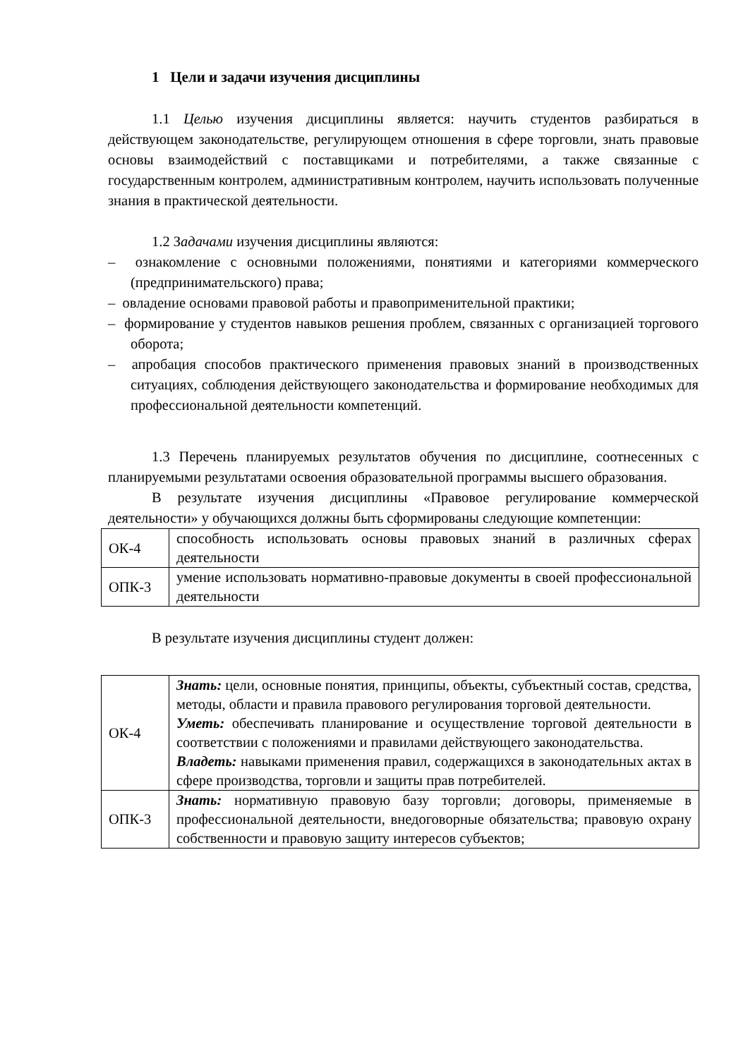1 Цели и задачи изучения дисциплины
1.1 Целью изучения дисциплины является: научить студентов разбираться в действующем законодательстве, регулирующем отношения в сфере торговли, знать правовые основы взаимодействий с поставщиками и потребителями, а также связанные с государственным контролем, административным контролем, научить использовать полученные знания в практической деятельности.
1.2 Задачами изучения дисциплины являются:
– ознакомление с основными положениями, понятиями и категориями коммерческого (предпринимательского) права;
– овладение основами правовой работы и правоприменительной практики;
– формирование у студентов навыков решения проблем, связанных с организацией торгового оборота;
– апробация способов практического применения правовых знаний в производственных ситуациях, соблюдения действующего законодательства и формирование необходимых для профессиональной деятельности компетенций.
1.3 Перечень планируемых результатов обучения по дисциплине, соотнесенных с планируемыми результатами освоения образовательной программы высшего образования.
В результате изучения дисциплины «Правовое регулирование коммерческой деятельности» у обучающихся должны быть сформированы следующие компетенции:
| ОК-4 | способность использовать основы правовых знаний в различных сферах деятельности |
| ОПК-3 | умение использовать нормативно-правовые документы в своей профессиональной деятельности |
В результате изучения дисциплины студент должен:
| ОК-4 | Знать: цели, основные понятия, принципы, объекты, субъектный состав, средства, методы, области и правила правового регулирования торговой деятельности. Уметь: обеспечивать планирование и осуществление торговой деятельности в соответствии с положениями и правилами действующего законодательства. Владеть: навыками применения правил, содержащихся в законодательных актах в сфере производства, торговли и защиты прав потребителей. |
| ОПК-3 | Знать: нормативную правовую базу торговли; договоры, применяемые в профессиональной деятельности, внедоговорные обязательства; правовую охрану собственности и правовую защиту интересов субъектов; |